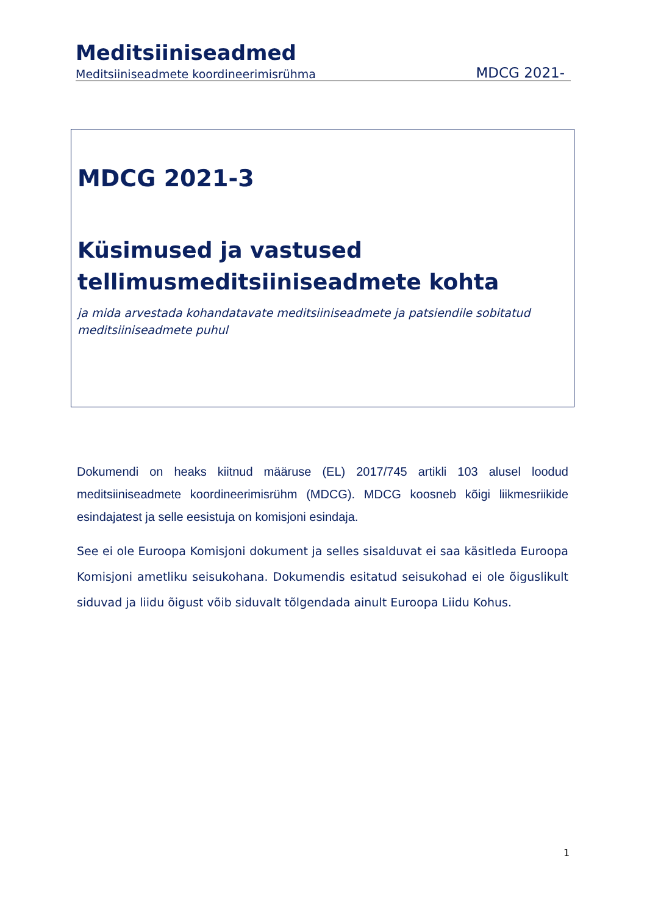Meditsiiniseadmed
Meditsiiniseadmete koordineerimisrühma MDCG 2021-
MDCG 2021-3
Küsimused ja vastused tellimusmeditsiiniseadmete kohta
ja mida arvestada kohandatavate meditsiiniseadmete ja patsiendile sobitatud meditsiiniseadmete puhul
Dokumendi on heaks kiitnud määruse (EL) 2017/745 artikli 103 alusel loodud meditsiiniseadmete koordineerimisrühm (MDCG). MDCG koosneb kõigi liikmesriikide esindajatest ja selle eesistuja on komisjoni esindaja.
See ei ole Euroopa Komisjoni dokument ja selles sisalduvat ei saa käsitleda Euroopa Komisjoni ametliku seisukohana. Dokumendis esitatud seisukohad ei ole õiguslikult siduvad ja liidu õigust võib siduvalt tõlgendada ainult Euroopa Liidu Kohus.
1